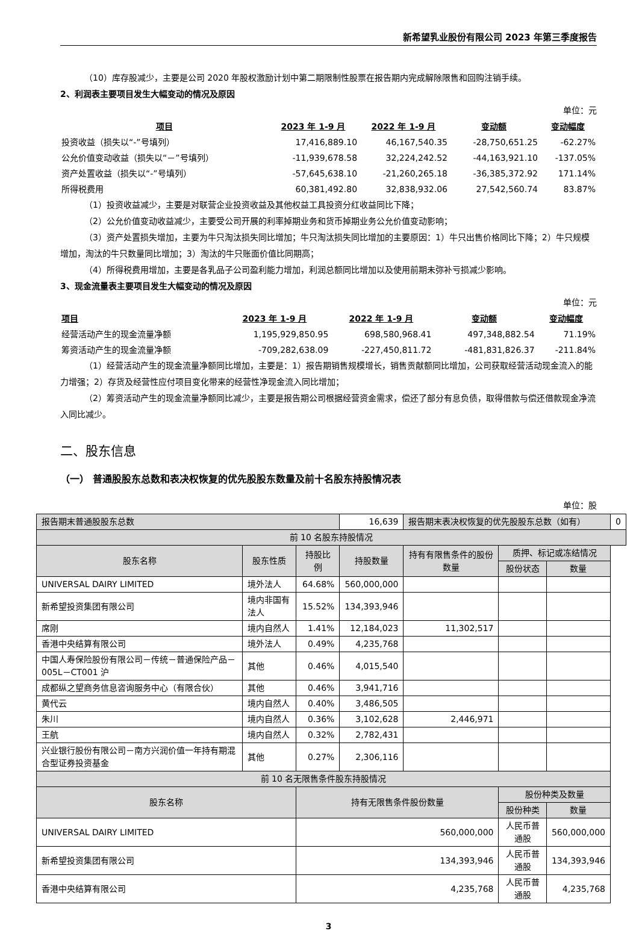新希望乳业股份有限公司 2023 年第三季度报告
（10）库存股减少，主要是公司 2020 年股权激励计划中第二期限制性股票在报告期内完成解除限售和回购注销手续。
2、利润表主要项目发生大幅变动的情况及原因
单位：元
| 项目 | 2023 年 1-9 月 | 2022 年 1-9 月 | 变动额 | 变动幅度 |
| --- | --- | --- | --- | --- |
| 投资收益（损失以“-”号填列） | 17,416,889.10 | 46,167,540.35 | -28,750,651.25 | -62.27% |
| 公允价值变动收益（损失以“－”号填列） | -11,939,678.58 | 32,224,242.52 | -44,163,921.10 | -137.05% |
| 资产处置收益（损失以“-”号填列） | -57,645,638.10 | -21,260,265.18 | -36,385,372.92 | 171.14% |
| 所得税费用 | 60,381,492.80 | 32,838,932.06 | 27,542,560.74 | 83.87% |
（1）投资收益减少，主要是对联营企业投资收益及其他权益工具投资分红收益同比下降；
（2）公允价值变动收益减少，主要受公司开展的利率掉期业务和货币掉期业务公允价值变动影响；
（3）资产处置损失增加，主要为牛只淘汰损失同比增加；牛只淘汰损失同比增加的主要原因：1）牛只出售价格同比下降；2）牛只规模增加，淘汰的牛只数量同比增加；3）淘汰的牛只账面价值比同期高；
（4）所得税费用增加，主要是各乳品子公司盈利能力增加，利润总额同比增加以及使用前期未弥补亏损减少影响。
3、现金流量表主要项目发生大幅变动的情况及原因
单位：元
| 项目 | 2023 年 1-9 月 | 2022 年 1-9 月 | 变动额 | 变动幅度 |
| --- | --- | --- | --- | --- |
| 经营活动产生的现金流量净额 | 1,195,929,850.95 | 698,580,968.41 | 497,348,882.54 | 71.19% |
| 筹资活动产生的现金流量净额 | -709,282,638.09 | -227,450,811.72 | -481,831,826.37 | -211.84% |
（1）经营活动产生的现金流量净额同比增加，主要是：1）报告期销售规模增长，销售贡献额同比增加，公司获取经营活动现金流入的能力增强；2）存货及经营性应付项目变化带来的经营性净现金流入同比增加；
（2）筹资活动产生的现金流量净额同比减少，主要是报告期公司根据经营资金需求，偿还了部分有息负债，取得借款与偿还借款现金净流入同比减少。
二、股东信息
（一） 普通股股东总数和表决权恢复的优先股股东数量及前十名股东持股情况表
单位：股
| 报告期末普通股股东总数 | | | 16,639 | 报告期末表决权恢复的优先股股东总数（如有） | | | 0 |
| 前 10 名股东持股情况 | | | | | | | |
| 股东名称 | 股东性质 | 持股比例 | 持股数量 | 持有有限售条件的股份数量 | 质押、标记或冻结情况 | | |
| | | | | | 股份状态 | 数量 | |
| UNIVERSAL DAIRY LIMITED | 境外法人 | 64.68% | 560,000,000 | | | | |
| 新希望投资集团有限公司 | 境内非国有法人 | 15.52% | 134,393,946 | | | | |
| 席刚 | 境内自然人 | 1.41% | 12,184,023 | 11,302,517 | | | |
| 香港中央结算有限公司 | 境外法人 | 0.49% | 4,235,768 | | | | |
| 中国人寿保险股份有限公司－传统－普通保险产品－005L－CT001 沪 | 其他 | 0.46% | 4,015,540 | | | | |
| 成都纵之望商务信息咨询服务中心（有限合伙） | 其他 | 0.46% | 3,941,716 | | | | |
| 黄代云 | 境内自然人 | 0.40% | 3,486,505 | | | | |
| 朱川 | 境内自然人 | 0.36% | 3,102,628 | 2,446,971 | | | |
| 王航 | 境内自然人 | 0.32% | 2,782,431 | | | | |
| 兴业银行股份有限公司－南方兴润价值一年持有期混合型证券投资基金 | 其他 | 0.27% | 2,306,116 | | | | |
| 前 10 名无限售条件股东持股情况 | | | | | | | |
| 股东名称 | | 持有无限售条件股份数量 | | | 股份种类及数量 | | |
| | | | | | 股份种类 | 数量 | |
| UNIVERSAL DAIRY LIMITED | | 560,000,000 | | | 人民币普通股 | 560,000,000 | |
| 新希望投资集团有限公司 | | 134,393,946 | | | 人民币普通股 | 134,393,946 | |
| 香港中央结算有限公司 | | 4,235,768 | | | 人民币普通股 | 4,235,768 | |
3